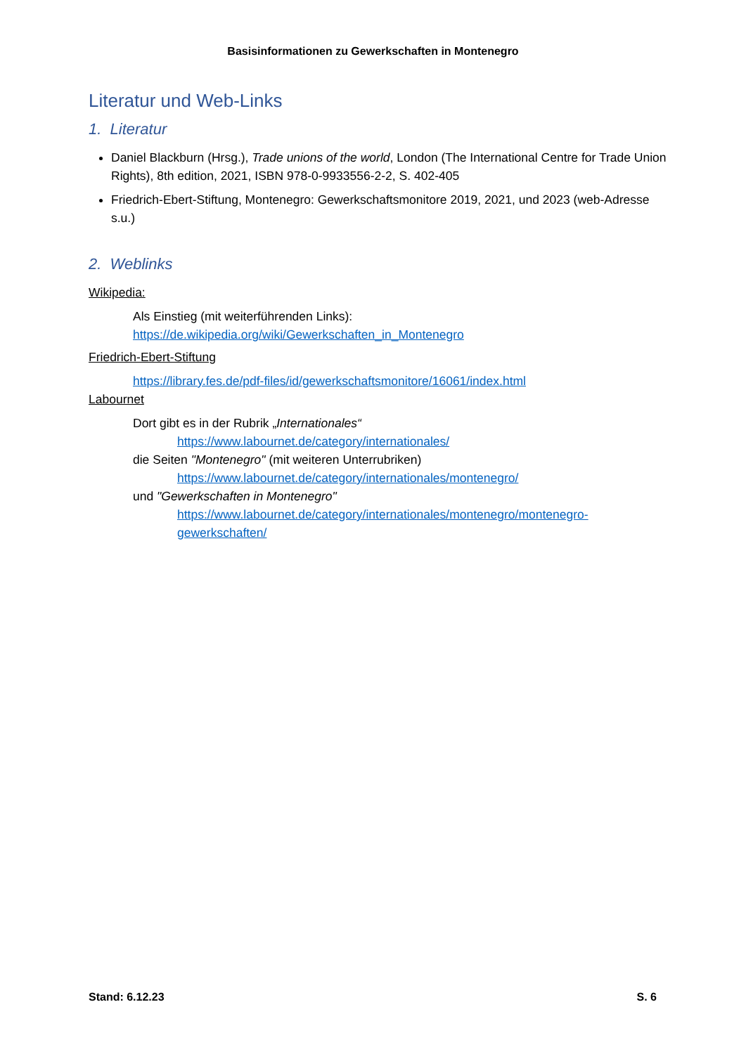Basisinformationen zu Gewerkschaften in Montenegro
Literatur und Web-Links
1. Literatur
Daniel Blackburn (Hrsg.), Trade unions of the world, London (The International Centre for Trade Union Rights), 8th edition, 2021, ISBN 978-0-9933556-2-2, S. 402-405
Friedrich-Ebert-Stiftung, Montenegro: Gewerkschaftsmonitore 2019, 2021, und 2023 (web-Adresse s.u.)
2. Weblinks
Wikipedia:
Als Einstieg (mit weiterführenden Links):
https://de.wikipedia.org/wiki/Gewerkschaften_in_Montenegro
Friedrich-Ebert-Stiftung
https://library.fes.de/pdf-files/id/gewerkschaftsmonitore/16061/index.html
Labournet
Dort gibt es in der Rubrik „Internationales“
https://www.labournet.de/category/internationales/
die Seiten "Montenegro" (mit weiteren Unterrubriken)
https://www.labournet.de/category/internationales/montenegro/
und "Gewerkschaften in Montenegro"
https://www.labournet.de/category/internationales/montenegro/montenegro-gewerkschaften/
Stand: 6.12.23 S. 6